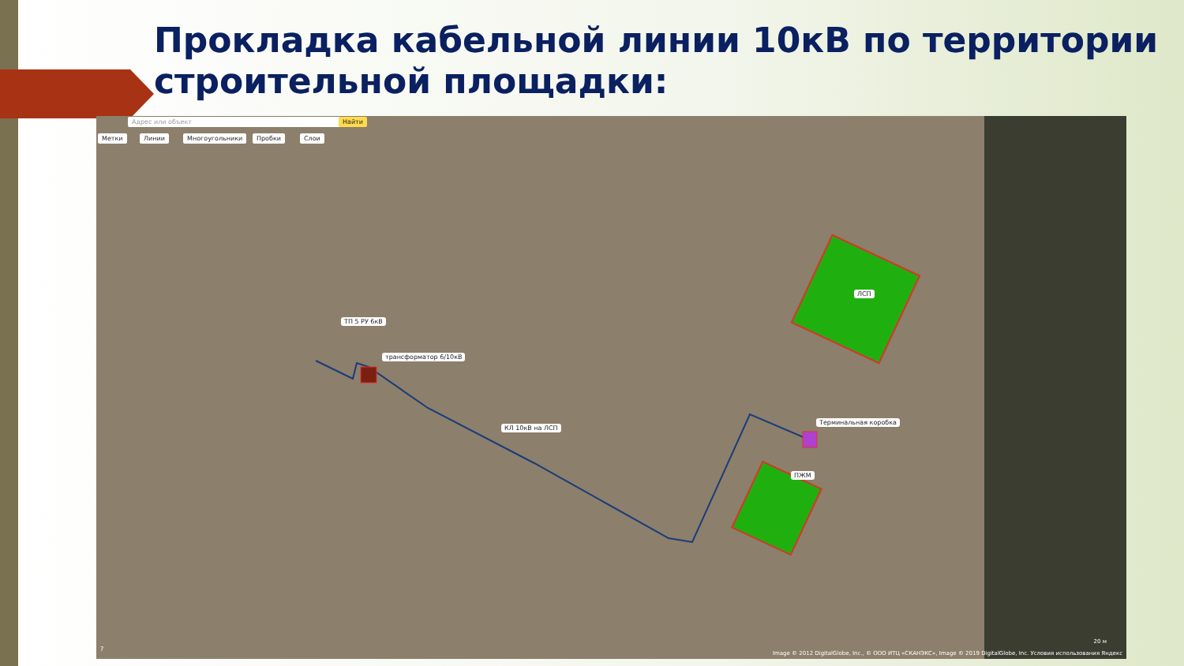Прокладка кабельной линии 10кВ по территории
строительной площадки:
Адрес или объект Найти
Метки Линии Многоугольники Пробки Слои
ТП 5 РУ 6кВ
трансформатор 6/10кВ
КЛ 10кВ на ЛСП
ЛСП
Терминальная коробка
ПЖМ
Image © 2012 DigitalGlobe, Inc., © ООО ИТЦ «СКАНЭКС», Image © 2019 DigitalGlobe, Inc. Условия использования Яндекс
20 м
?